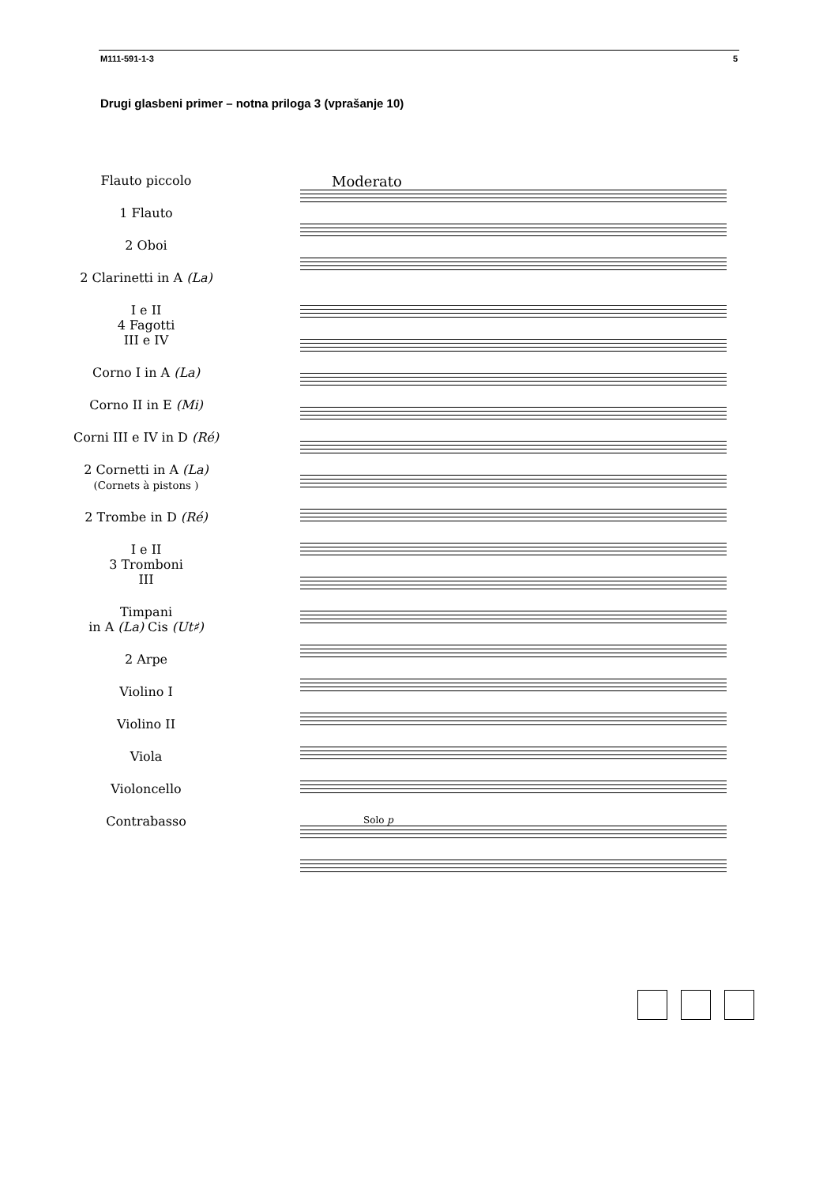M111-591-1-3 5
Drugi glasbeni primer – notna priloga 3 (vprašanje 10)
Flauto piccolo
1 Flauto
2 Oboi
2 Clarinetti in A (La)
I e II
4 Fagotti
III e IV
Corno I in A (La)
Corno II in E (Mi)
Corni III e IV in D (Ré)
2 Cornetti in A (La)
(Cornets à pistons )
2 Trombe in D (Ré)
I e II
3 Tromboni
III
Timpani
in A (La) Cis (Ut♯)
2 Arpe
Violino I
Violino II
Viola
Violoncello
Contrabasso
Moderato
Solo p